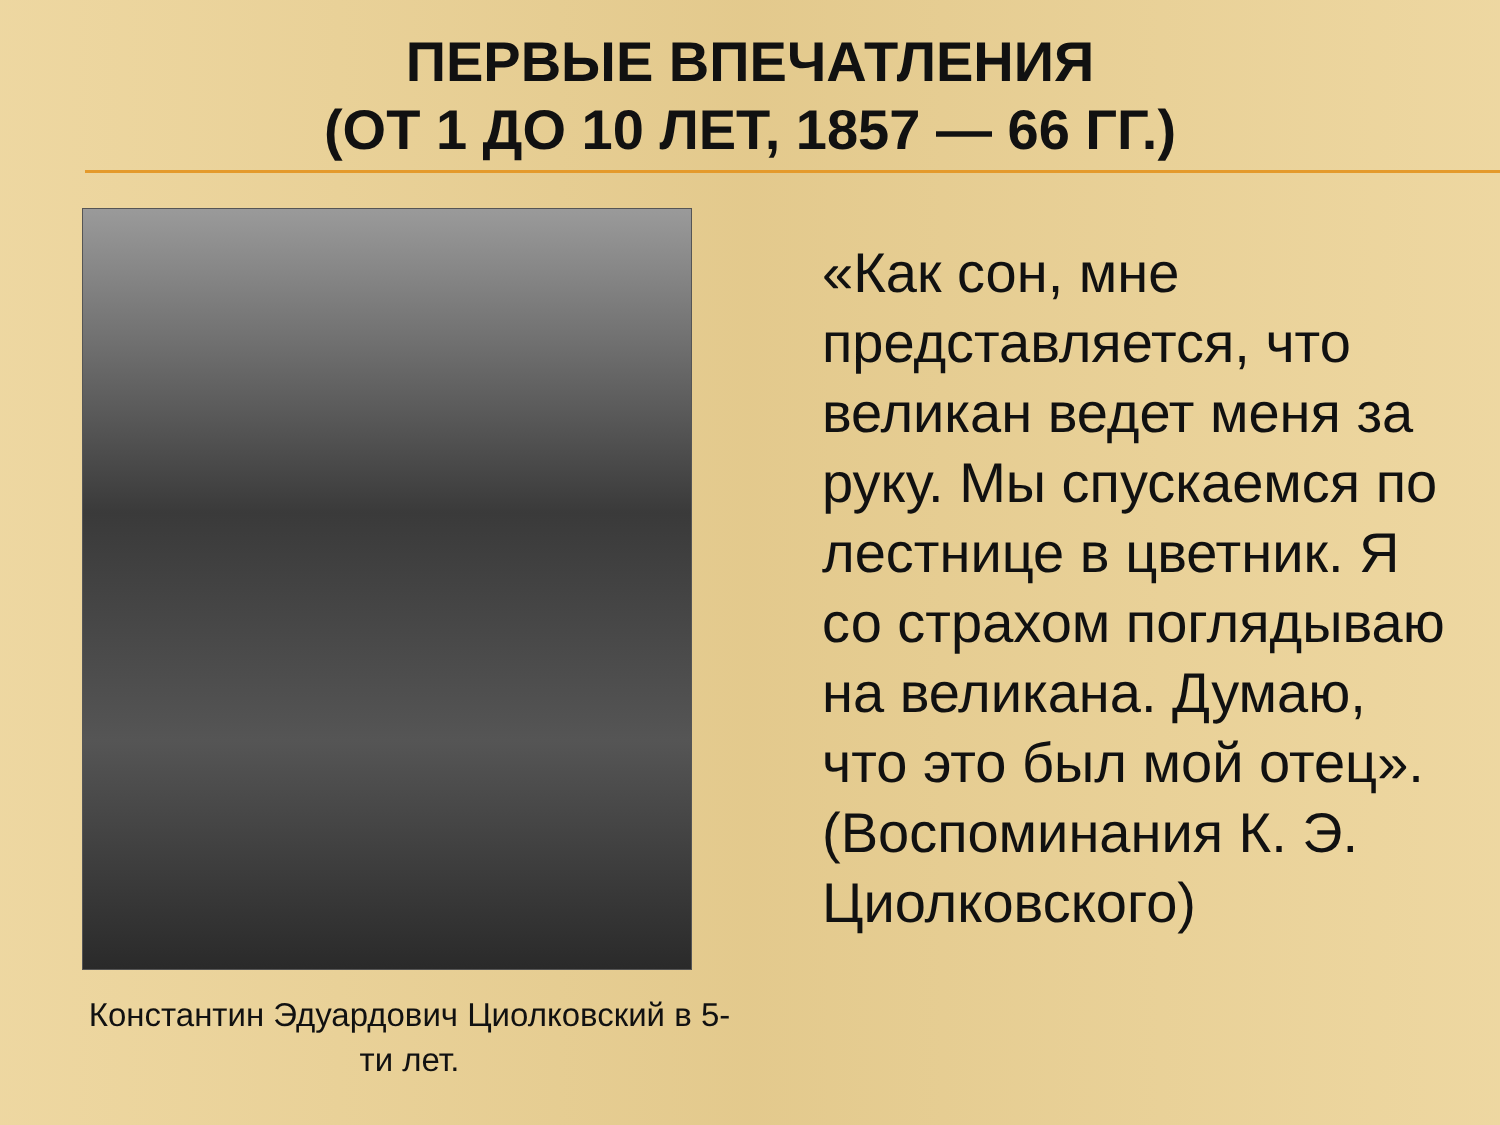ПЕРВЫЕ ВПЕЧАТЛЕНИЯ
(ОТ 1 ДО 10 ЛЕТ, 1857 — 66 ГГ.)
Константин Эдуардович Циолковский в 5-ти лет.
«Как сон, мне представляется, что великан ведет меня за руку. Мы спускаемся по лестнице в цветник. Я со страхом поглядываю на великана. Думаю, что это был мой отец». (Воспоминания К. Э. Циолковского)